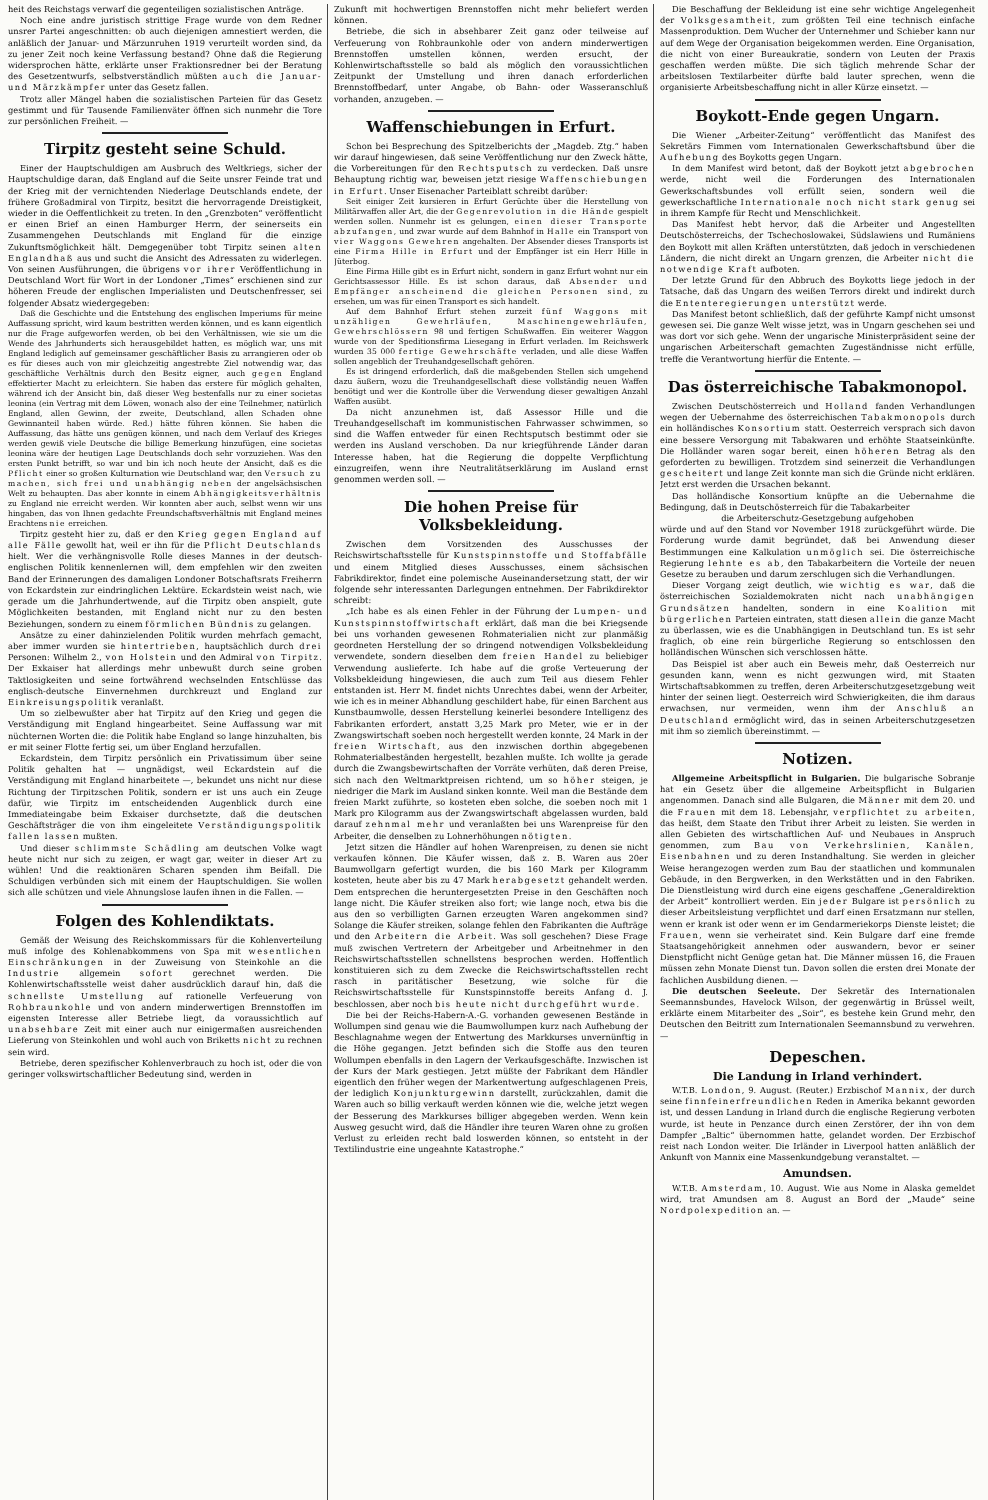heit des Reichstags verwarf die gegenteiligen sozialistischen Anträge.
Noch eine andre juristisch strittige Frage wurde von dem Redner unsrer Partei angeschnitten: ob auch diejenigen amnestiert werden, die anläßlich der Januar- und Märzunruhen 1919 verurteilt worden sind, da zu jener Zeit noch keine Verfassung bestand? Ohne daß die Regierung widersprochen hätte, erklärte unser Fraktionsredner bei der Beratung des Gesetzentwurfs, selbstverständlich müßten auch die Januar- und Märzkämpfer unter das Gesetz fallen.
Trotz aller Mängel haben die sozialistischen Parteien für das Gesetz gestimmt und für Tausende Familienväter öffnen sich nunmehr die Tore zur persönlichen Freiheit. —
Tirpitz gesteht seine Schuld.
Einer der Hauptschuldigen am Ausbruch des Weltkriegs, sicher der Hauptschuldige daran, daß England auf die Seite unsrer Feinde trat und der Krieg mit der vernichtenden Niederlage Deutschlands endete, der frühere Großadmiral von Tirpitz, besitzt die hervorragende Dreistigkeit, wieder in die Oeffentlichkeit zu treten. In den „Grenzboten“ veröffentlicht er einen Brief an einen Hamburger Herrn, der seinerseits ein Zusammengehen Deutschlands mit England für die einzige Zukunftsmöglichkeit hält. Demgegenüber tobt Tirpitz seinen alten Englandhaß aus und sucht die Ansicht des Adressaten zu widerlegen. Von seinen Ausführungen, die übrigens vor ihrer Veröffentlichung in Deutschland Wort für Wort in der Londoner „Times“ erschienen sind zur höheren Freude der englischen Imperialisten und Deutschenfresser, sei folgender Absatz wiedergegeben:
Daß die Geschichte und die Entstehung des englischen Imperiums für meine Auffassung spricht, wird kaum bestritten werden können, und es kann eigentlich nur die Frage aufgeworfen werden, ob bei den Verhältnissen, wie sie um die Wende des Jahrhunderts sich herausgebildet hatten, es möglich war, uns mit England lediglich auf gemeinsamer geschäftlicher Basis zu arrangieren oder ob es für dieses auch von mir gleichzeitig angestrebte Ziel notwendig war, das geschäftliche Verhältnis durch den Besitz eigner, auch gegen England effektierter Macht zu erleichtern. Sie haben das erstere für möglich gehalten, während ich der Ansicht bin, daß dieser Weg bestenfalls nur zu einer societas leonina (ein Vertrag mit dem Löwen, wonach also der eine Teilnehmer, natürlich England, allen Gewinn, der zweite, Deutschland, allen Schaden ohne Gewinnanteil haben würde. Red.) hätte führen können. Sie haben die Auffassung, das hätte uns genügen können, und nach dem Verlauf des Krieges werden gewiß viele Deutsche die billige Bemerkung hinzufügen, eine societas leonina wäre der heutigen Lage Deutschlands doch sehr vorzuziehen. Was den ersten Punkt betrifft, so war und bin ich noch heute der Ansicht, daß es die Pflicht einer so großen Kulturnation wie Deutschland war, den Versuch zu machen, sich frei und unabhängig neben der angelsächsischen Welt zu behaupten. Das aber konnte in einem Abhängigkeitsverhältnis zu England nie erreicht werden. Wir konnten aber auch, selbst wenn wir uns hingaben, das von Ihnen gedachte Freundschaftsverhältnis mit England meines Erachtens nie erreichen.
Tirpitz gesteht hier zu, daß er den Krieg gegen England auf alle Fälle gewollt hat, weil er ihn für die Pflicht Deutschlands hielt. Wer die verhängnisvolle Rolle dieses Mannes in der deutsch-englischen Politik kennenlernen will, dem empfehlen wir den zweiten Band der Erinnerungen des damaligen Londoner Botschaftsrats Freiherrn von Eckardstein zur eindringlichen Lektüre. Eckardstein weist nach, wie gerade um die Jahrhundertwende, auf die Tirpitz oben anspielt, gute Möglichkeiten bestanden, mit England nicht nur zu den besten Beziehungen, sondern zu einem förmlichen Bündnis zu gelangen.
Ansätze zu einer dahinzielenden Politik wurden mehrfach gemacht, aber immer wurden sie hintertrieben, hauptsächlich durch drei Personen: Wilhelm 2., von Holstein und den Admiral von Tirpitz. Der Exkaiser hat allerdings mehr unbewußt durch seine groben Taktlosigkeiten und seine fortwährend wechselnden Entschlüsse das englisch-deutsche Einvernehmen durchkreuzt und England zur Einkreisungspolitik veranlaßt.
Um so zielbewußter aber hat Tirpitz auf den Krieg und gegen die Verständigung mit England hingearbeitet. Seine Auffassung war mit nüchternen Worten die: die Politik habe England so lange hinzuhalten, bis er mit seiner Flotte fertig sei, um über England herzufallen.
Eckardstein, dem Tirpitz persönlich ein Privatissimum über seine Politik gehalten hat — ungnädigst, weil Eckardstein auf die Verständigung mit England hinarbeitete —, bekundet uns nicht nur diese Richtung der Tirpitzschen Politik, sondern er ist uns auch ein Zeuge dafür, wie Tirpitz im entscheidenden Augenblick durch eine Immediateingabe beim Exkaiser durchsetzte, daß die deutschen Geschäftsträger die von ihm eingeleitete Verständigungspolitik fallen lassen mußten.
Und dieser schlimmste Schädling am deutschen Volke wagt heute nicht nur sich zu zeigen, er wagt gar, weiter in dieser Art zu wühlen! Und die reaktionären Scharen spenden ihm Beifall. Die Schuldigen verbünden sich mit einem der Hauptschuldigen. Sie wollen sich alle schützen und viele Ahnungslose laufen ihnen in die Fallen. —
Folgen des Kohlendiktats.
Gemäß der Weisung des Reichskommissars für die Kohlenverteilung muß infolge des Kohlenabkommens von Spa mit wesentlichen Einschränkungen in der Zuweisung von Steinkohle an die Industrie allgemein sofort gerechnet werden. Die Kohlenwirtschaftsstelle weist daher ausdrücklich darauf hin, daß die schnellste Umstellung auf rationelle Verfeuerung von Rohbraunkohle und von andern minderwertigen Brennstoffen im eigensten Interesse aller Betriebe liegt, da voraussichtlich auf unabsehbare Zeit mit einer auch nur einigermaßen ausreichenden Lieferung von Steinkohlen und wohl auch von Briketts nicht zu rechnen sein wird.
Betriebe, deren spezifischer Kohlenverbrauch zu hoch ist, oder die von geringer volkswirtschaftlicher Bedeutung sind, werden in
Zukunft mit hochwertigen Brennstoffen nicht mehr beliefert werden können.
Betriebe, die sich in absehbarer Zeit ganz oder teilweise auf Verfeuerung von Rohbraunkohle oder von andern minderwertigen Brennstoffen umstellen können, werden ersucht, der Kohlenwirtschaftsstelle so bald als möglich den voraussichtlichen Zeitpunkt der Umstellung und ihren danach erforderlichen Brennstoffbedarf, unter Angabe, ob Bahn- oder Wasseranschluß vorhanden, anzugeben. —
Waffenschiebungen in Erfurt.
Schon bei Besprechung des Spitzelberichts der „Magdeb. Ztg.“ haben wir darauf hingewiesen, daß seine Veröffentlichung nur den Zweck hätte, die Vorbereitungen für den Rechtsputsch zu verdecken. Daß unsre Behauptung richtig war, beweisen jetzt riesige Waffenschiebungen in Erfurt. Unser Eisenacher Parteiblatt schreibt darüber:
Seit einiger Zeit kursieren in Erfurt Gerüchte über die Herstellung von Militärwaffen aller Art, die der Gegenrevolution in die Hände gespielt werden sollen. Nunmehr ist es gelungen, einen dieser Transporte abzufangen, und zwar wurde auf dem Bahnhof in Halle ein Transport von vier Waggons Gewehren angehalten. Der Absender dieses Transports ist eine Firma Hille in Erfurt und der Empfänger ist ein Herr Hille in Jüterbog.
Eine Firma Hille gibt es in Erfurt nicht, sondern in ganz Erfurt wohnt nur ein Gerichtsassessor Hille. Es ist schon daraus, daß Absender und Empfänger anscheinend die gleichen Personen sind, zu ersehen, um was für einen Transport es sich handelt.
Auf dem Bahnhof Erfurt stehen zurzeit fünf Waggons mit unzähligen Gewehrläufen, Maschinengewehrläufen, Gewehrschlössern 98 und fertigen Schußwaffen. Ein weiterer Waggon wurde von der Speditionsfirma Liesegang in Erfurt verladen. Im Reichswerk wurden 35 000 fertige Gewehrschäfte verladen, und alle diese Waffen sollen angeblich der Treuhandgesellschaft gehören.
Es ist dringend erforderlich, daß die maßgebenden Stellen sich umgehend dazu äußern, wozu die Treuhandgesellschaft diese vollständig neuen Waffen benötigt und wer die Kontrolle über die Verwendung dieser gewaltigen Anzahl Waffen ausübt.
Da nicht anzunehmen ist, daß Assessor Hille und die Treuhandgesellschaft im kommunistischen Fahrwasser schwimmen, so sind die Waffen entweder für einen Rechtsputsch bestimmt oder sie werden ins Ausland verschoben. Da nur kriegführende Länder daran Interesse haben, hat die Regierung die doppelte Verpflichtung einzugreifen, wenn ihre Neutralitätserklärung im Ausland ernst genommen werden soll. —
Die hohen Preise für Volksbekleidung.
Zwischen dem Vorsitzenden des Ausschusses der Reichswirtschaftsstelle für Kunstspinnstoffe und Stoffabfälle und einem Mitglied dieses Ausschusses, einem sächsischen Fabrikdirektor, findet eine polemische Auseinandersetzung statt, der wir folgende sehr interessanten Darlegungen entnehmen. Der Fabrikdirektor schreibt:
„Ich habe es als einen Fehler in der Führung der Lumpen- und Kunstspinnstoffwirtschaft erklärt, daß man die bei Kriegsende bei uns vorhanden gewesenen Rohmaterialien nicht zur planmäßig geordneten Herstellung der so dringend notwendigen Volksbekleidung verwendete, sondern dieselben dem freien Handel zu beliebiger Verwendung auslieferte. Ich habe auf die große Verteuerung der Volksbekleidung hingewiesen, die auch zum Teil aus diesem Fehler entstanden ist. Herr M. findet nichts Unrechtes dabei, wenn der Arbeiter, wie ich es in meiner Abhandlung geschildert habe, für einen Barchent aus Kunstbaumwolle, dessen Herstellung keinerlei besondere Intelligenz des Fabrikanten erfordert, anstatt 3,25 Mark pro Meter, wie er in der Zwangswirtschaft soeben noch hergestellt werden konnte, 24 Mark in der freien Wirtschaft, aus den inzwischen dorthin abgegebenen Rohmaterialbeständen hergestellt, bezahlen mußte. Ich wollte ja gerade durch die Zwangsbewirtschaften der Vorräte verhüten, daß deren Preise, sich nach den Weltmarktpreisen richtend, um so höher steigen, je niedriger die Mark im Ausland sinken konnte. Weil man die Bestände dem freien Markt zuführte, so kosteten eben solche, die soeben noch mit 1 Mark pro Kilogramm aus der Zwangswirtschaft abgelassen wurden, bald darauf zehnmal mehr und veranlaßten bei uns Warenpreise für den Arbeiter, die denselben zu Lohnerhöhungen nötigten.
Jetzt sitzen die Händler auf hohen Warenpreisen, zu denen sie nicht verkaufen können. Die Käufer wissen, daß z. B. Waren aus 20er Baumwollgarn gefertigt wurden, die bis 160 Mark per Kilogramm kosteten, heute aber bis zu 47 Mark herabgesetzt gehandelt werden. Dem entsprechen die heruntergesetzten Preise in den Geschäften noch lange nicht. Die Käufer streiken also fort; wie lange noch, etwa bis die aus den so verbilligten Garnen erzeugten Waren angekommen sind? Solange die Käufer streiken, solange fehlen den Fabrikanten die Aufträge und den Arbeitern die Arbeit. Was soll geschehen? Diese Frage muß zwischen Vertretern der Arbeitgeber und Arbeitnehmer in den Reichswirtschaftsstellen schnellstens besprochen werden. Hoffentlich konstituieren sich zu dem Zwecke die Reichswirtschaftsstellen recht rasch in paritätischer Besetzung, wie solche für die Reichswirtschaftsstelle für Kunstspinnstoffe bereits Anfang d. J. beschlossen, aber noch bis heute nicht durchgeführt wurde.
Die bei der Reichs-Habern-A.-G. vorhanden gewesenen Bestände in Wollumpen sind genau wie die Baumwollumpen kurz nach Aufhebung der Beschlagnahme wegen der Entwertung des Markkurses unvernünftig in die Höhe gegangen. Jetzt befinden sich die Stoffe aus den teuren Wollumpen ebenfalls in den Lagern der Verkaufsgeschäfte. Inzwischen ist der Kurs der Mark gestiegen. Jetzt müßte der Fabrikant dem Händler eigentlich den früher wegen der Markentwertung aufgeschlagenen Preis, der lediglich Konjunkturgewinn darstellt, zurückzahlen, damit die Waren auch so billig verkauft werden können wie die, welche jetzt wegen der Besserung des Markkurses billiger abgegeben werden. Wenn kein Ausweg gesucht wird, daß die Händler ihre teuren Waren ohne zu großen Verlust zu erleiden recht bald loswerden können, so entsteht in der Textilindustrie eine ungeahnte Katastrophe.“
Die Beschaffung der Bekleidung ist eine sehr wichtige Angelegenheit der Volksgesamtheit, zum größten Teil eine technisch einfache Massenproduktion. Dem Wucher der Unternehmer und Schieber kann nur auf dem Wege der Organisation beigekommen werden. Eine Organisation, die nicht von einer Bureaukratie, sondern von Leuten der Praxis geschaffen werden müßte. Die sich täglich mehrende Schar der arbeitslosen Textilarbeiter dürfte bald lauter sprechen, wenn die organisierte Arbeitsbeschaffung nicht in aller Kürze einsetzt. —
Boykott-Ende gegen Ungarn.
Die Wiener „Arbeiter-Zeitung“ veröffentlicht das Manifest des Sekretärs Fimmen vom Internationalen Gewerkschaftsbund über die Aufhebung des Boykotts gegen Ungarn.
In dem Manifest wird betont, daß der Boykott jetzt abgebrochen werde, nicht weil die Forderungen des Internationalen Gewerkschaftsbundes voll erfüllt seien, sondern weil die gewerkschaftliche Internationale noch nicht stark genug sei in ihrem Kampfe für Recht und Menschlichkeit.
Das Manifest hebt hervor, daß die Arbeiter und Angestellten Deutschösterreichs, der Tschechoslowakei, Südslawiens und Rumäniens den Boykott mit allen Kräften unterstützten, daß jedoch in verschiedenen Ländern, die nicht direkt an Ungarn grenzen, die Arbeiter nicht die notwendige Kraft aufboten.
Der letzte Grund für den Abbruch des Boykotts liege jedoch in der Tatsache, daß das Ungarn des weißen Terrors direkt und indirekt durch die Ententeregierungen unterstützt werde.
Das Manifest betont schließlich, daß der geführte Kampf nicht umsonst gewesen sei. Die ganze Welt wisse jetzt, was in Ungarn geschehen sei und was dort vor sich gehe. Wenn der ungarische Ministerpräsident seine der ungarischen Arbeiterschaft gemachten Zugeständnisse nicht erfülle, treffe die Verantwortung hierfür die Entente. —
Das österreichische Tabakmonopol.
Zwischen Deutschösterreich und Holland fanden Verhandlungen wegen der Uebernahme des österreichischen Tabakmonopols durch ein holländisches Konsortium statt. Oesterreich versprach sich davon eine bessere Versorgung mit Tabakwaren und erhöhte Staatseinkünfte. Die Holländer waren sogar bereit, einen höheren Betrag als den geforderten zu bewilligen. Trotzdem sind seinerzeit die Verhandlungen gescheitert und lange Zeit konnte man sich die Gründe nicht erklären. Jetzt erst werden die Ursachen bekannt.
Das holländische Konsortium knüpfte an die Uebernahme die Bedingung, daß in Deutschösterreich für die Tabakarbeiter
die Arbeiterschutz-Gesetzgebung aufgehoben
würde und auf den Stand vor November 1918 zurückgeführt würde. Die Forderung wurde damit begründet, daß bei Anwendung dieser Bestimmungen eine Kalkulation unmöglich sei. Die österreichische Regierung lehnte es ab, den Tabakarbeitern die Vorteile der neuen Gesetze zu berauben und darum zerschlugen sich die Verhandlungen.
Dieser Vorgang zeigt deutlich, wie wichtig es war, daß die österreichischen Sozialdemokraten nicht nach unabhängigen Grundsätzen handelten, sondern in eine Koalition mit bürgerlichen Parteien eintraten, statt diesen allein die ganze Macht zu überlassen, wie es die Unabhängigen in Deutschland tun. Es ist sehr fraglich, ob eine rein bürgerliche Regierung so entschlossen den holländischen Wünschen sich verschlossen hätte.
Das Beispiel ist aber auch ein Beweis mehr, daß Oesterreich nur gesunden kann, wenn es nicht gezwungen wird, mit Staaten Wirtschaftsabkommen zu treffen, deren Arbeiterschutzgesetzgebung weit hinter der seinen liegt. Oesterreich wird Schwierigkeiten, die ihm daraus erwachsen, nur vermeiden, wenn ihm der Anschluß an Deutschland ermöglicht wird, das in seinen Arbeiterschutzgesetzen mit ihm so ziemlich übereinstimmt. —
Notizen.
Allgemeine Arbeitspflicht in Bulgarien. Die bulgarische Sobranje hat ein Gesetz über die allgemeine Arbeitspflicht in Bulgarien angenommen. Danach sind alle Bulgaren, die Männer mit dem 20. und die Frauen mit dem 18. Lebensjahr, verpflichtet zu arbeiten, das heißt, dem Staate den Tribut ihrer Arbeit zu leisten. Sie werden in allen Gebieten des wirtschaftlichen Auf- und Neubaues in Anspruch genommen, zum Bau von Verkehrslinien, Kanälen, Eisenbahnen und zu deren Instandhaltung. Sie werden in gleicher Weise herangezogen werden zum Bau der staatlichen und kommunalen Gebäude, in den Bergwerken, in den Werkstätten und in den Fabriken. Die Dienstleistung wird durch eine eigens geschaffene „Generaldirektion der Arbeit“ kontrolliert werden. Ein jeder Bulgare ist persönlich zu dieser Arbeitsleistung verpflichtet und darf einen Ersatzmann nur stellen, wenn er krank ist oder wenn er im Gendarmeriekorps Dienste leistet; die Frauen, wenn sie verheiratet sind. Kein Bulgare darf eine fremde Staatsangehörigkeit annehmen oder auswandern, bevor er seiner Dienstpflicht nicht Genüge getan hat. Die Männer müssen 16, die Frauen müssen zehn Monate Dienst tun. Davon sollen die ersten drei Monate der fachlichen Ausbildung dienen. —
Die deutschen Seeleute. Der Sekretär des Internationalen Seemannsbundes, Havelock Wilson, der gegenwärtig in Brüssel weilt, erklärte einem Mitarbeiter des „Soir“, es bestehe kein Grund mehr, den Deutschen den Beitritt zum Internationalen Seemannsbund zu verwehren. —
Depeschen.
Die Landung in Irland verhindert.
W.T.B. London, 9. August. (Reuter.) Erzbischof Mannix, der durch seine finnfeinerfreundlichen Reden in Amerika bekannt geworden ist, und dessen Landung in Irland durch die englische Regierung verboten wurde, ist heute in Penzance durch einen Zerstörer, der ihn von dem Dampfer „Baltic“ übernommen hatte, gelandet worden. Der Erzbischof reist nach London weiter. Die Irländer in Liverpool hatten anläßlich der Ankunft von Mannix eine Massenkundgebung veranstaltet. —
Amundsen.
W.T.B. Amsterdam, 10. August. Wie aus Nome in Alaska gemeldet wird, trat Amundsen am 8. August an Bord der „Maude“ seine Nordpolexpedition an. —